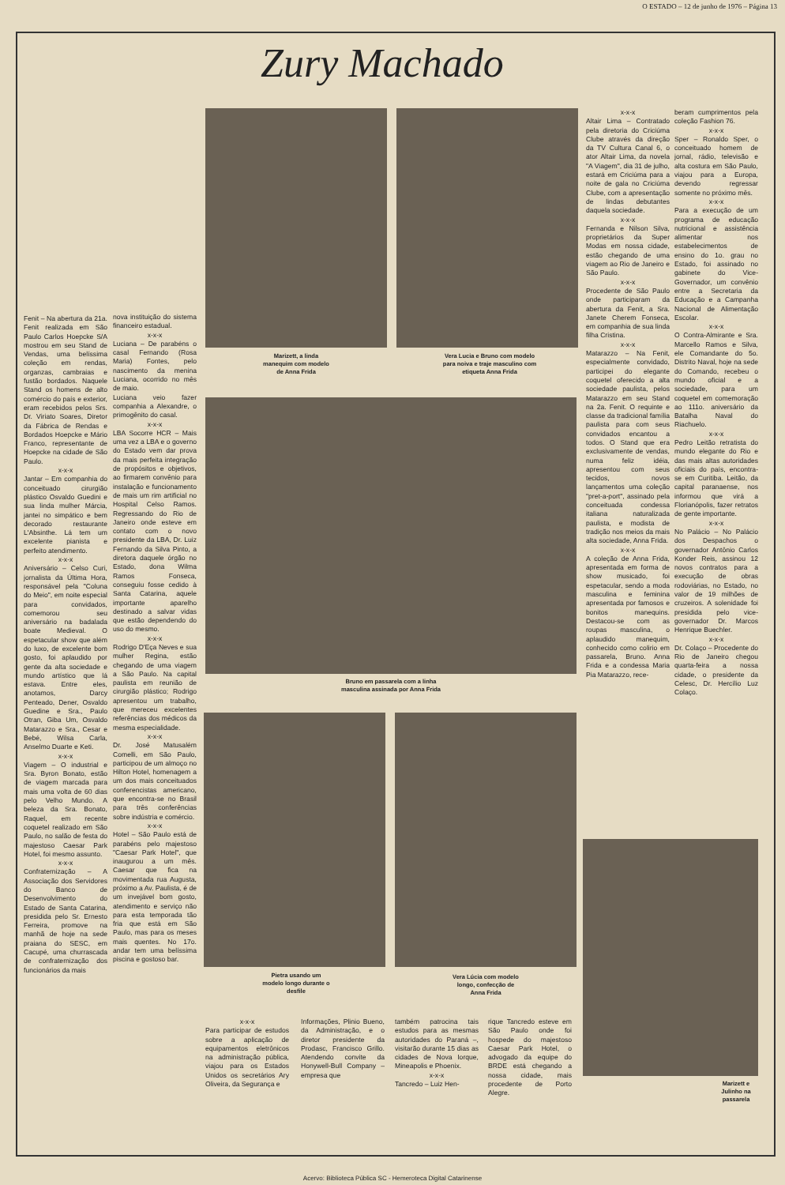O ESTADO – 12 de junho de 1976 – Página 13
Zury Machado
Marizett, a linda manequim com modelo de Anna Frida
Vera Lucia e Bruno com modelo para noiva e traje masculino com etiqueta Anna Frida
Bruno em passarela com a linha masculina assinada por Anna Frida
Pietra usando um modelo longo durante o desfile
Vera Lúcia com modelo longo, confecção de Anna Frida
Marizett e Julinho na passarela
Fenit – Na abertura da 21a. Fenit realizada em São Paulo Carlos Hoepcke S/A mostrou em seu Stand de Vendas, uma belíssima coleção em rendas, organzas, cambraias e fustão bordados. Naquele Stand os homens de alto comércio do país e exterior, eram recebidos pelos Srs. Dr. Viriato Soares, Diretor da Fábrica de Rendas e Bordados Hoepcke e Mário Franco, representante de Hoepcke na cidade de São Paulo.
x-x-x
Jantar – Em companhia do conceituado cirurgião plástico Osvaldo Guedini e sua linda mulher Márcia, jantei no simpático e bem decorado restaurante L'Absinthe. Lá tem um excelente pianista e perfeito atendimento.
x-x-x
Aniversário – Celso Curi, jornalista da Última Hora, responsável pela "Coluna do Meio", em noite especial para convidados, comemorou seu aniversário na badalada boate Medieval. O espetacular show que além do luxo, de excelente bom gosto, foi aplaudido por gente da alta sociedade e mundo artístico que lá estava. Entre eles, anotamos, Darcy Penteado, Dener, Osvaldo Guedine e Sra., Paulo Otran, Giba Um, Osvaldo Matarazzo e Sra., Cesar e Bebé, Wilsa Carla, Anselmo Duarte e Keti.
x-x-x
Viagem – O industrial e Sra. Byron Bonato, estão de viagem marcada para mais uma volta de 60 dias pelo Velho Mundo. A beleza da Sra. Bonato, Raquel, em recente coquetel realizado em São Paulo, no salão de festa do majestoso Caesar Park Hotel, foi mesmo assunto.
x-x-x
Confraternização – A Associação dos Servidores do Banco de Desenvolvimento do Estado de Santa Catarina, presidida pelo Sr. Ernesto Ferreira, promove na manhã de hoje na sede praiana do SESC, em Cacupé, uma churrascada de confraternização dos funcionários da mais
nova instituição do sistema financeiro estadual.
x-x-x
Luciana – De parabéns o casal Fernando (Rosa Maria) Fontes, pelo nascimento da menina Luciana, ocorrido no mês de maio.
Luciana veio fazer companhia a Alexandre, o primogênito do casal.
x-x-x
LBA Socorre HCR – Mais uma vez a LBA e o governo do Estado vem dar prova da mais perfeita integração de propósitos e objetivos, ao firmarem convênio para instalação e funcionamento de mais um rim artificial no Hospital Celso Ramos. Regressando do Rio de Janeiro onde esteve em contato com o novo presidente da LBA, Dr. Luiz Fernando da Silva Pinto, a diretora daquele órgão no Estado, dona Wilma Ramos Fonseca, conseguiu fosse cedido à Santa Catarina, aquele importante aparelho destinado a salvar vidas que estão dependendo do uso do mesmo.
x-x-x
Rodrigo D'Eça Neves e sua mulher Regina, estão chegando de uma viagem a São Paulo. Na capital paulista em reunião de cirurgião plástico; Rodrigo apresentou um trabalho, que mereceu excelentes referências dos médicos da mesma especialidade.
x-x-x
Dr. José Matusalém Comelli, em São Paulo, participou de um almoço no Hilton Hotel, homenagem a um dos mais conceituados conferencistas americano, que encontra-se no Brasil para três conferências sobre indústria e comércio.
x-x-x
Hotel – São Paulo está de parabéns pelo majestoso "Caesar Park Hotel", que inaugurou a um mês. Caesar que fica na movimentada rua Augusta, próximo a Av. Paulista, é de um invejável bom gosto, atendimento e serviço não para esta temporada tão fria que está em São Paulo, mas para os meses mais quentes. No 17o. andar tem uma belíssima piscina e gostoso bar.
x-x-x
Para participar de estudos sobre a aplicação de equipamentos eletrônicos na administração pública, viajou para os Estados Unidos os secretários Ary Oliveira, da Segurança e
Informações, Plinio Bueno, da Administração, e o diretor presidente da Prodasc, Francisco Grillo. Atendendo convite da Honywell-Bull Company – empresa que
também patrocina tais estudos para as mesmas autoridades do Paraná –, visitarão durante 15 dias as cidades de Nova Iorque, Mineapolis e Phoenix.
x-x-x
Tancredo – Luiz Hen-
rique Tancredo esteve em São Paulo onde foi hospede do majestoso Caesar Park Hotel, o advogado da equipe do BRDE está chegando a nossa cidade, mais procedente de Porto Alegre.
x-x-x
Altair Lima – Contratado pela diretoria do Criciúma Clube através da direção da TV Cultura Canal 6, o ator Altair Lima, da novela "A Viagem", dia 31 de julho, estará em Criciúma para a noite de gala no Criciúma Clube, com a apresentação de lindas debutantes daquela sociedade.
x-x-x
Fernanda e Nilson Silva, proprietários da Super Modas em nossa cidade, estão chegando de uma viagem ao Rio de Janeiro e São Paulo.
x-x-x
Procedente de São Paulo onde participaram da abertura da Fenit, a Sra. Janete Cherem Fonseca, em companhia de sua linda filha Cristina.
x-x-x
Matarazzo – Na Fenit, especialmente convidado, participei do elegante coquetel oferecido a alta sociedade paulista, pelos Matarazzo em seu Stand na 2a. Fenit. O requinte e classe da tradicional família paulista para com seus convidados encantou a todos. O Stand que era exclusivamente de vendas, numa feliz idéia, apresentou com seus tecidos, novos lançamentos uma coleção "pret-a-port", assinado pela conceituada condessa italiana naturalizada paulista, e modista de tradição nos meios da mais alta sociedade, Anna Frida.
x-x-x
A coleção de Anna Frida, apresentada em forma de show musicado, foi espetacular, sendo a moda masculina e feminina apresentada por famosos e bonitos manequins. Destacou-se com as roupas masculina, o aplaudido manequim, conhecido como colirio em passarela, Bruno. Anna Frida e a condessa Maria Pia Matarazzo, rece-
beram cumprimentos pela coleção Fashion 76.
x-x-x
Sper – Ronaldo Sper, o conceituado homem de jornal, rádio, televisão e alta costura em São Paulo, viajou para a Europa, devendo regressar somente no próximo mês.
x-x-x
Para a execução de um programa de educação nutricional e assistência alimentar nos estabelecimentos de ensino do 1o. grau no Estado, foi assinado no gabinete do Vice-Governador, um convênio entre a Secretaria da Educação e a Campanha Nacional de Alimentação Escolar.
x-x-x
O Contra-Almirante e Sra. Marcello Ramos e Silva, ele Comandante do 5o. Distrito Naval, hoje na sede do Comando, recebeu o mundo oficial e a sociedade, para um coquetel em comemoração ao 111o. aniversário da Batalha Naval do Riachuelo.
x-x-x
Pedro Leitão retratista do mundo elegante do Rio e das mais altas autoridades oficiais do país, encontra-se em Curitiba. Leitão, da capital paranaense, nos informou que virá a Florianópolis, fazer retratos de gente importante.
x-x-x
No Palácio – No Palácio dos Despachos o governador Antônio Carlos Konder Reis, assinou 12 novos contratos para a execução de obras rodoviárias, no Estado, no valor de 19 milhões de cruzeiros. A solenidade foi presidida pelo vice-governador Dr. Marcos Henrique Buechler.
x-x-x
Dr. Colaço – Procedente do Rio de Janeiro chegou quarta-feira a nossa cidade, o presidente da Celesc, Dr. Hercílio Luz Colaço.
Acervo: Biblioteca Pública SC - Hemeroteca Digital Catarinense